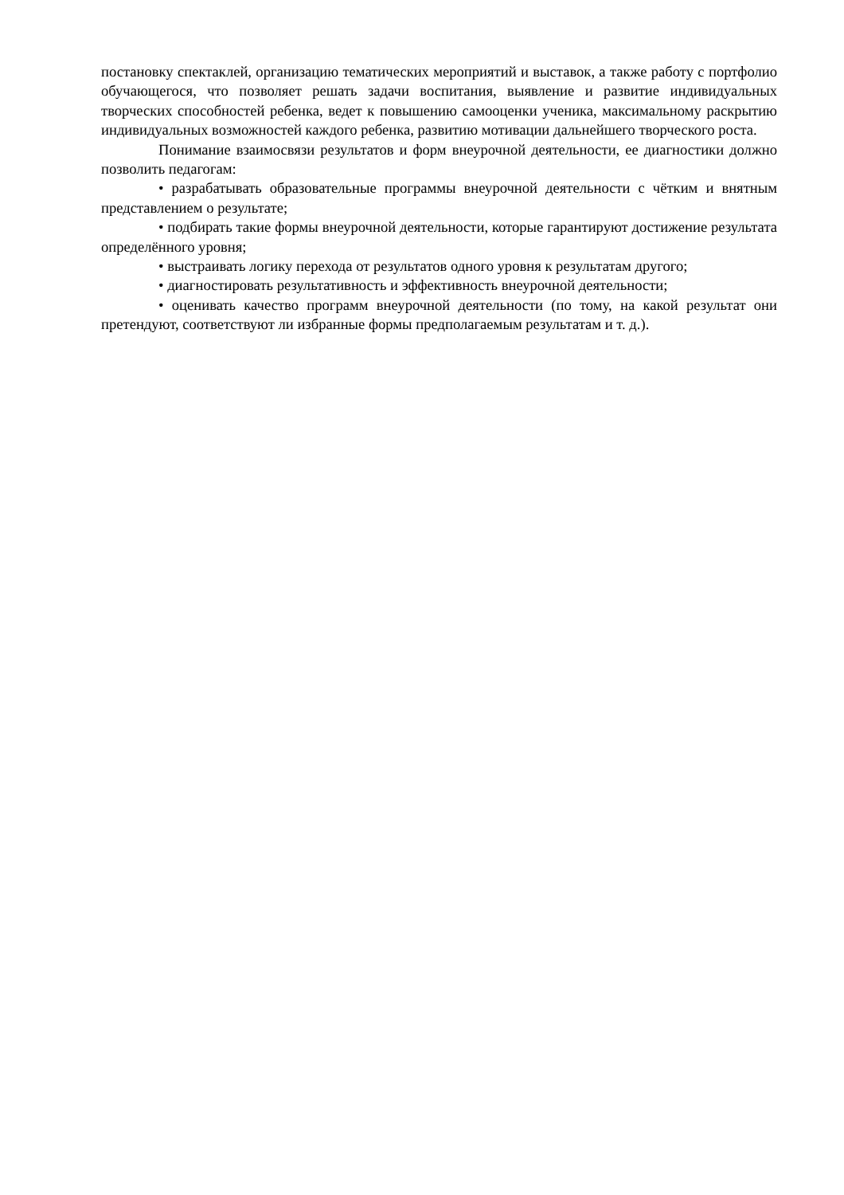постановку спектаклей, организацию тематических мероприятий и выставок, а также работу с портфолио обучающегося, что позволяет решать задачи воспитания, выявление и развитие индивидуальных творческих способностей ребенка, ведет к повышению самооценки ученика, максимальному раскрытию индивидуальных возможностей каждого ребенка, развитию мотивации дальнейшего творческого роста.
Понимание взаимосвязи результатов и форм внеурочной деятельности, ее диагностики должно позволить педагогам:
• разрабатывать образовательные программы внеурочной деятельности с чётким и внятным представлением о результате;
• подбирать такие формы внеурочной деятельности, которые гарантируют достижение результата определённого уровня;
• выстраивать логику перехода от результатов одного уровня к результатам другого;
• диагностировать результативность и эффективность внеурочной деятельности;
• оценивать качество программ внеурочной деятельности (по тому, на какой результат они претендуют, соответствуют ли избранные формы предполагаемым результатам и т. д.).